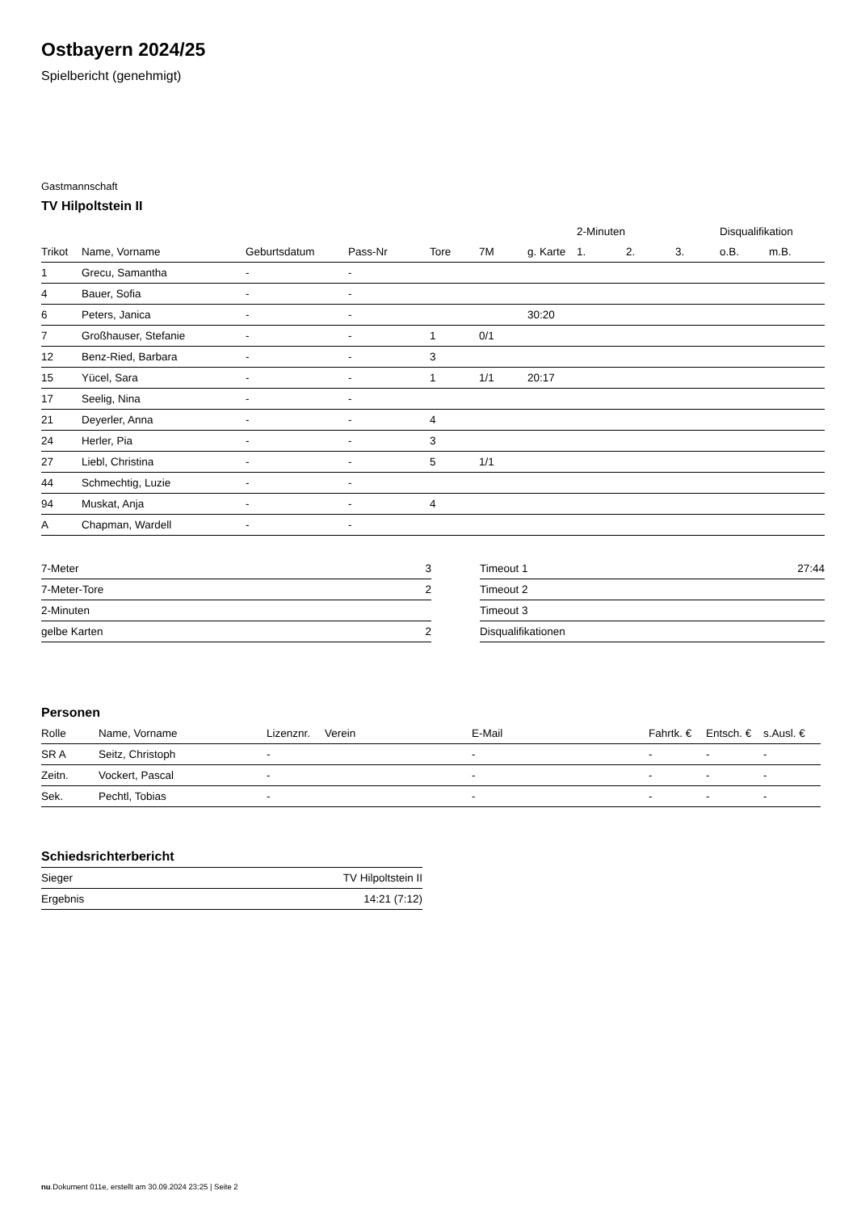Ostbayern 2024/25
Spielbericht (genehmigt)
Gastmannschaft
TV Hilpoltstein II
| | | | | | | | 2-Minuten | | | Disqualifikation | |
| --- | --- | --- | --- | --- | --- | --- | --- | --- | --- | --- | --- |
| Trikot | Name, Vorname | Geburtsdatum | Pass-Nr | Tore | 7M | g. Karte | 1. | 2. | 3. | o.B. | m.B. |
| 1 | Grecu, Samantha | - | - | | | | | | | | |
| 4 | Bauer, Sofia | - | - | | | | | | | | |
| 6 | Peters, Janica | - | - | | | 30:20 | | | | | |
| 7 | Großhauser, Stefanie | - | - | 1 | 0/1 | | | | | | |
| 12 | Benz-Ried, Barbara | - | - | 3 | | | | | | | |
| 15 | Yücel, Sara | - | - | 1 | 1/1 | 20:17 | | | | | |
| 17 | Seelig, Nina | - | - | | | | | | | | |
| 21 | Deyerler, Anna | - | - | 4 | | | | | | | |
| 24 | Herler, Pia | - | - | 3 | | | | | | | |
| 27 | Liebl, Christina | - | - | 5 | 1/1 | | | | | | |
| 44 | Schmechtig, Luzie | - | - | | | | | | | | |
| 94 | Muskat, Anja | - | - | 4 | | | | | | | |
| A | Chapman, Wardell | - | - | | | | | | | | |
| 7-Meter | 3 |
| 7-Meter-Tore | 2 |
| 2-Minuten | |
| gelbe Karten | 2 |
| Timeout 1 | 27:44 |
| Timeout 2 | |
| Timeout 3 | |
| Disqualifikationen | |
Personen
| Rolle | Name, Vorname | Lizenznr. | Verein | E-Mail | Fahrtk. € | Entsch. € | s.Ausl. € |
| --- | --- | --- | --- | --- | --- | --- | --- |
| SR A | Seitz, Christoph | - | | - | - | - | - |
| Zeitn. | Vockert, Pascal | - | | - | - | - | - |
| Sek. | Pechtl, Tobias | - | | - | - | - | - |
Schiedsrichterbericht
| Sieger | TV Hilpoltstein II |
| Ergebnis | 14:21 (7:12) |
nu.Dokument 011e, erstellt am 30.09.2024 23:25 | Seite 2